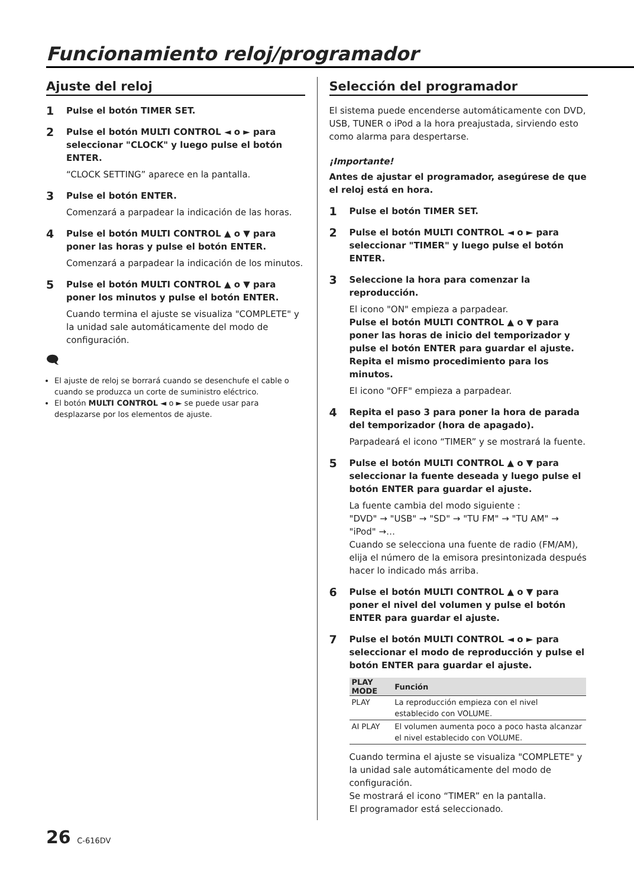Funcionamiento reloj/programador
Ajuste del reloj
1
Pulse el botón TIMER SET.
2
Pulse el botón MULTI CONTROL ◄ o ► para seleccionar "CLOCK" y luego pulse el botón ENTER.
“CLOCK SETTING” aparece en la pantalla.
3
Pulse el botón ENTER.
Comenzará a parpadear la indicación de las horas.
4
Pulse el botón MULTI CONTROL ▲ o ▼ para poner las horas y pulse el botón ENTER.
Comenzará a parpadear la indicación de los minutos.
5
Pulse el botón MULTI CONTROL ▲ o ▼ para poner los minutos y pulse el botón ENTER.
Cuando termina el ajuste se visualiza "COMPLETE" y la unidad sale automáticamente del modo de configuración.
🗨
El ajuste de reloj se borrará cuando se desenchufe el cable o cuando se produzca un corte de suministro eléctrico.
El botón MULTI CONTROL ◄ o ► se puede usar para desplazarse por los elementos de ajuste.
Selección del programador
El sistema puede encenderse automáticamente con DVD, USB, TUNER o iPod a la hora preajustada, sirviendo esto como alarma para despertarse.
¡Importante!
Antes de ajustar el programador, asegúrese de que el reloj está en hora.
1
Pulse el botón TIMER SET.
2
Pulse el botón MULTI CONTROL ◄ o ► para seleccionar "TIMER" y luego pulse el botón ENTER.
3
Seleccione la hora para comenzar la reproducción.
El icono "ON" empieza a parpadear.
Pulse el botón MULTI CONTROL ▲ o ▼ para poner las horas de inicio del temporizador y pulse el botón ENTER para guardar el ajuste. Repita el mismo procedimiento para los minutos.
El icono "OFF" empieza a parpadear.
4
Repita el paso 3 para poner la hora de parada del temporizador (hora de apagado).
Parpadeará el icono “TIMER” y se mostrará la fuente.
5
Pulse el botón MULTI CONTROL ▲ o ▼ para seleccionar la fuente deseada y luego pulse el botón ENTER para guardar el ajuste.
La fuente cambia del modo siguiente :
"DVD" → "USB" → "SD" → "TU FM" → "TU AM" → "iPod" →…
Cuando se selecciona una fuente de radio (FM/AM), elija el número de la emisora presintonizada después hacer lo indicado más arriba.
6
Pulse el botón MULTI CONTROL ▲ o ▼ para poner el nivel del volumen y pulse el botón ENTER para guardar el ajuste.
7
Pulse el botón MULTI CONTROL ◄ o ► para seleccionar el modo de reproducción y pulse el botón ENTER para guardar el ajuste.
| PLAY MODE | Función |
| --- | --- |
| PLAY | La reproducción empieza con el nivel establecido con VOLUME. |
| AI PLAY | El volumen aumenta poco a poco hasta alcanzar el nivel establecido con VOLUME. |
Cuando termina el ajuste se visualiza "COMPLETE" y la unidad sale automáticamente del modo de configuración.
Se mostrará el icono “TIMER” en la pantalla.
El programador está seleccionado.
26 C-616DV